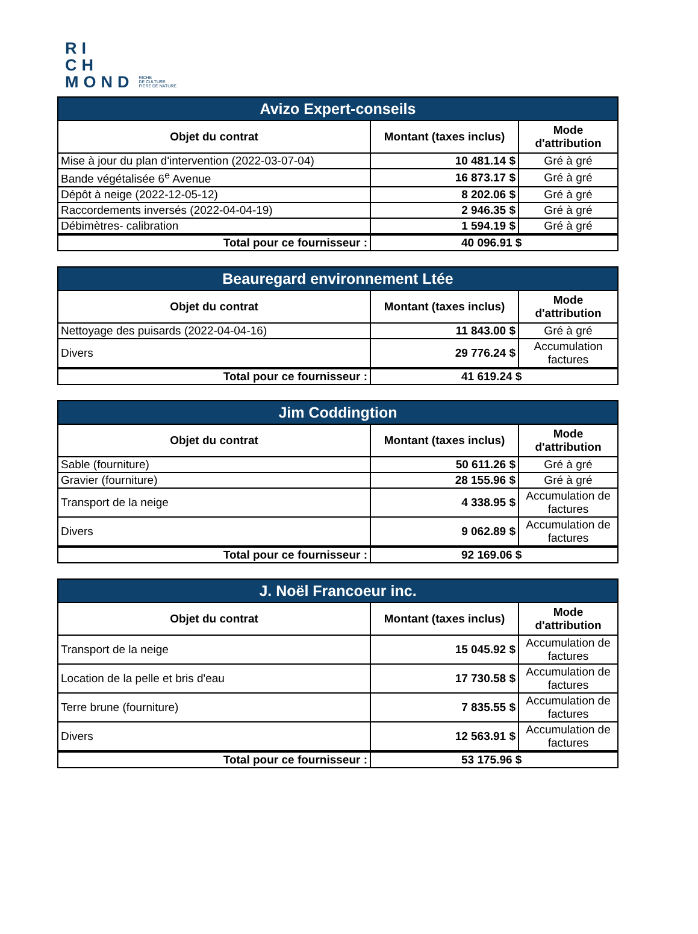RI
CH
MOND
RICHE
DE CULTURE.
FIÈRE DE NATURE.
| Avizo Expert-conseils | | |
| Objet du contrat | Montant (taxes inclus) | Mode d'attribution |
| Mise à jour du plan d'intervention (2022-03-07-04) | 10 481.14 $ | Gré à gré |
| Bande végétalisée 6<sup>e</sup> Avenue | 16 873.17 $ | Gré à gré |
| Dépôt à neige (2022-12-05-12) | 8 202.06 $ | Gré à gré |
| Raccordements inversés (2022-04-04-19) | 2 946.35 $ | Gré à gré |
| Débimètres- calibration | 1 594.19 $ | Gré à gré |
| Total pour ce fournisseur : | 40 096.91 $ | |
| Beauregard environnement Ltée | | |
| Objet du contrat | Montant (taxes inclus) | Mode d'attribution |
| Nettoyage des puisards (2022-04-04-16) | 11 843.00 $ | Gré à gré |
| Divers | 29 776.24 $ | Accumulation factures |
| Total pour ce fournisseur : | 41 619.24 $ | |
| Jim Coddingtion | | |
| Objet du contrat | Montant (taxes inclus) | Mode d'attribution |
| Sable (fourniture) | 50 611.26 $ | Gré à gré |
| Gravier (fourniture) | 28 155.96 $ | Gré à gré |
| Transport de la neige | 4 338.95 $ | Accumulation de factures |
| Divers | 9 062.89 $ | Accumulation de factures |
| Total pour ce fournisseur : | 92 169.06 $ | |
| J. Noël Francoeur inc. | | |
| Objet du contrat | Montant (taxes inclus) | Mode d'attribution |
| Transport de la neige | 15 045.92 $ | Accumulation de factures |
| Location de la pelle et bris d'eau | 17 730.58 $ | Accumulation de factures |
| Terre brune (fourniture) | 7 835.55 $ | Accumulation de factures |
| Divers | 12 563.91 $ | Accumulation de factures |
| Total pour ce fournisseur : | 53 175.96 $ | |